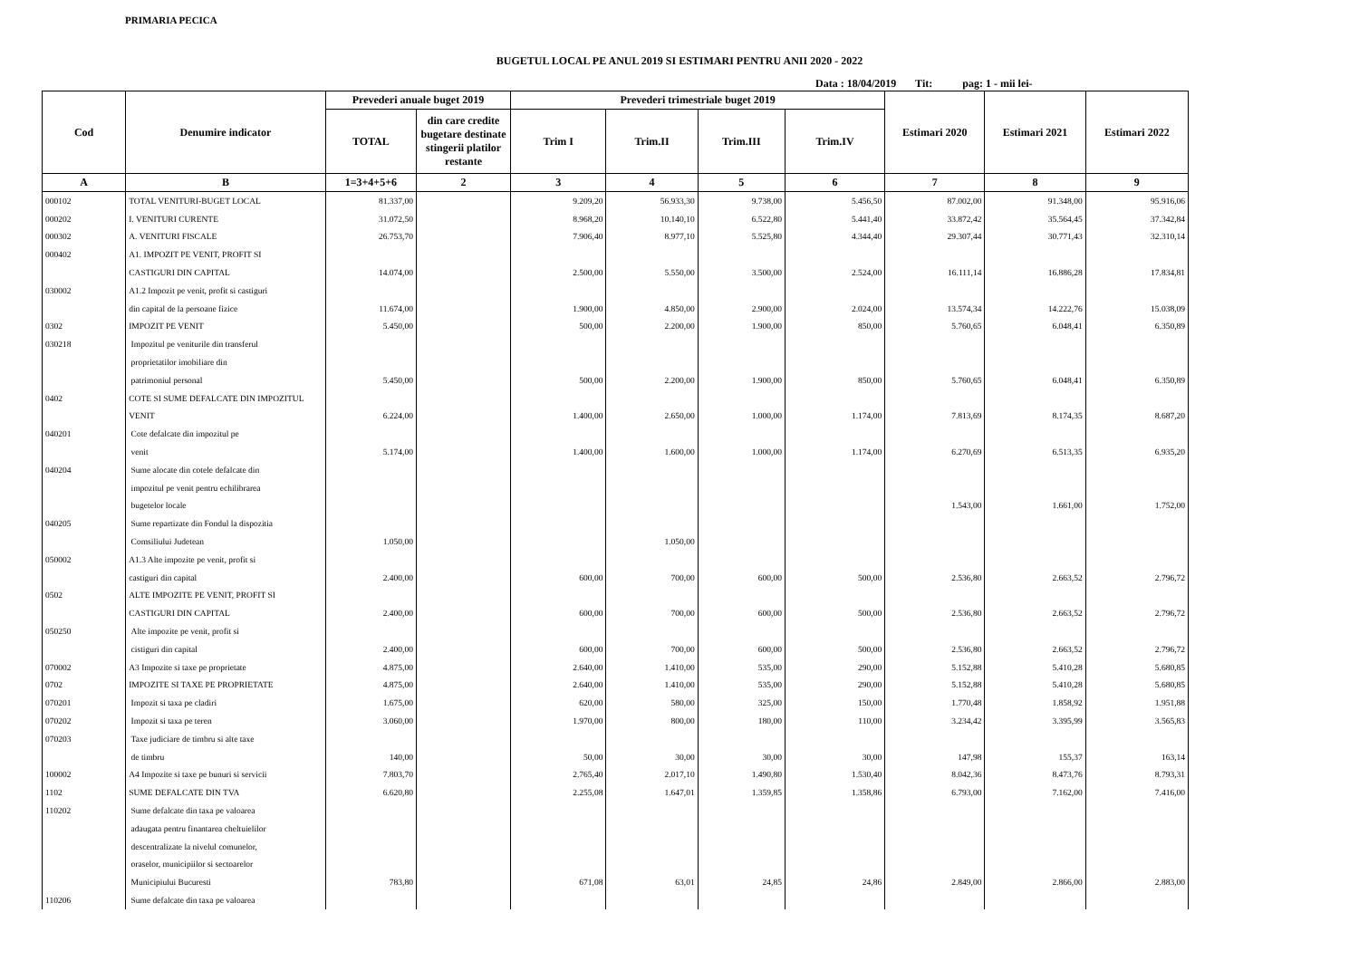PRIMARIA PECICA
BUGETUL LOCAL PE ANUL 2019 SI ESTIMARI PENTRU ANII 2020 - 2022
Data : 18/04/2019 Tit: pag: 1 - mii lei-
| Cod | Denumire indicator | Prevederi anuale buget 2019 | | Prevederi trimestriale buget 2019 | | | | Estimari 2020 | Estimari 2021 | Estimari 2022 |
| --- | --- | --- | --- | --- | --- | --- | --- | --- | --- | --- |
| | | TOTAL | din care credite bugetare destinate stingerii platilor restante | Trim I | Trim.II | Trim.III | Trim.IV | | | |
| A | B | 1=3+4+5+6 | 2 | 3 | 4 | 5 | 6 | 7 | 8 | 9 |
| 000102 | TOTAL VENITURI-BUGET LOCAL | 81.337,00 | | 9.209,20 | 56.933,30 | 9.738,00 | 5.456,50 | 87.002,00 | 91.348,00 | 95.916,06 |
| 000202 | I. VENITURI CURENTE | 31.072,50 | | 8.968,20 | 10.140,10 | 6.522,80 | 5.441,40 | 33.872,42 | 35.564,45 | 37.342,84 |
| 000302 | A. VENITURI FISCALE | 26.753,70 | | 7.906,40 | 8.977,10 | 5.525,80 | 4.344,40 | 29.307,44 | 30.771,43 | 32.310,14 |
| 000402 | A1. IMPOZIT PE VENIT, PROFIT SI | | | | | | | | | |
| | CASTIGURI DIN CAPITAL | 14.074,00 | | 2.500,00 | 5.550,00 | 3.500,00 | 2.524,00 | 16.111,14 | 16.886,28 | 17.834,81 |
| 030002 | A1.2 Impozit pe venit, profit si castiguri | | | | | | | | | |
| | din capital de la persoane fizice | 11.674,00 | | 1.900,00 | 4.850,00 | 2.900,00 | 2.024,00 | 13.574,34 | 14.222,76 | 15.038,09 |
| 0302 | IMPOZIT PE VENIT | 5.450,00 | | 500,00 | 2.200,00 | 1.900,00 | 850,00 | 5.760,65 | 6.048,41 | 6.350,89 |
| 030218 | Impozitul pe veniturile din transferul | | | | | | | | | |
| | proprietatilor imobiliare din | | | | | | | | | |
| | patrimoniul personal | 5.450,00 | | 500,00 | 2.200,00 | 1.900,00 | 850,00 | 5.760,65 | 6.048,41 | 6.350,89 |
| 0402 | COTE SI SUME DEFALCATE DIN IMPOZITUL | | | | | | | | | |
| | VENIT | 6.224,00 | | 1.400,00 | 2.650,00 | 1.000,00 | 1.174,00 | 7.813,69 | 8.174,35 | 8.687,20 |
| 040201 | Cote defalcate din impozitul pe | | | | | | | | | |
| | venit | 5.174,00 | | 1.400,00 | 1.600,00 | 1.000,00 | 1.174,00 | 6.270,69 | 6.513,35 | 6.935,20 |
| 040204 | Sume alocate din cotele defalcate din | | | | | | | | | |
| | impozitul pe venit pentru echilibrarea | | | | | | | | | |
| | bugetelor locale | | | | | | | 1.543,00 | 1.661,00 | 1.752,00 |
| 040205 | Sume repartizate din Fondul la dispozitia | | | | | | | | | |
| | Comsiliului Judetean | 1.050,00 | | | 1.050,00 | | | | | |
| 050002 | A1.3 Alte impozite pe venit, profit si | | | | | | | | | |
| | castiguri din capital | 2.400,00 | | 600,00 | 700,00 | 600,00 | 500,00 | 2.536,80 | 2.663,52 | 2.796,72 |
| 0502 | ALTE IMPOZITE PE VENIT, PROFIT SI | | | | | | | | | |
| | CASTIGURI DIN CAPITAL | 2.400,00 | | 600,00 | 700,00 | 600,00 | 500,00 | 2.536,80 | 2.663,52 | 2.796,72 |
| 050250 | Alte impozite pe venit, profit si | | | | | | | | | |
| | cistiguri din capital | 2.400,00 | | 600,00 | 700,00 | 600,00 | 500,00 | 2.536,80 | 2.663,52 | 2.796,72 |
| 070002 | A3 Impozite si taxe pe proprietate | 4.875,00 | | 2.640,00 | 1.410,00 | 535,00 | 290,00 | 5.152,88 | 5.410,28 | 5.680,85 |
| 0702 | IMPOZITE SI TAXE PE PROPRIETATE | 4.875,00 | | 2.640,00 | 1.410,00 | 535,00 | 290,00 | 5.152,88 | 5.410,28 | 5.680,85 |
| 070201 | Impozit si taxa pe cladiri | 1.675,00 | | 620,00 | 580,00 | 325,00 | 150,00 | 1.770,48 | 1.858,92 | 1.951,88 |
| 070202 | Impozit si taxa pe teren | 3.060,00 | | 1.970,00 | 800,00 | 180,00 | 110,00 | 3.234,42 | 3.395,99 | 3.565,83 |
| 070203 | Taxe judiciare de timbru si alte taxe | | | | | | | | | |
| | de timbru | 140,00 | | 50,00 | 30,00 | 30,00 | 30,00 | 147,98 | 155,37 | 163,14 |
| 100002 | A4 Impozite si taxe pe bunuri si servicii | 7.803,70 | | 2.765,40 | 2.017,10 | 1.490,80 | 1.530,40 | 8.042,36 | 8.473,76 | 8.793,31 |
| 1102 | SUME DEFALCATE DIN TVA | 6.620,80 | | 2.255,08 | 1.647,01 | 1.359,85 | 1.358,86 | 6.793,00 | 7.162,00 | 7.416,00 |
| 110202 | Sume defalcate din taxa pe valoarea | | | | | | | | | |
| | adaugata pentru finantarea cheltuielilor | | | | | | | | | |
| | descentralizate la nivelul comunelor, | | | | | | | | | |
| | oraselor, municipiilor si sectoarelor | | | | | | | | | |
| | Municipiului Bucuresti | 783,80 | | 671,08 | 63,01 | 24,85 | 24,86 | 2.849,00 | 2.866,00 | 2.883,00 |
| 110206 | Sume defalcate din taxa pe valoarea | | | | | | | | | |